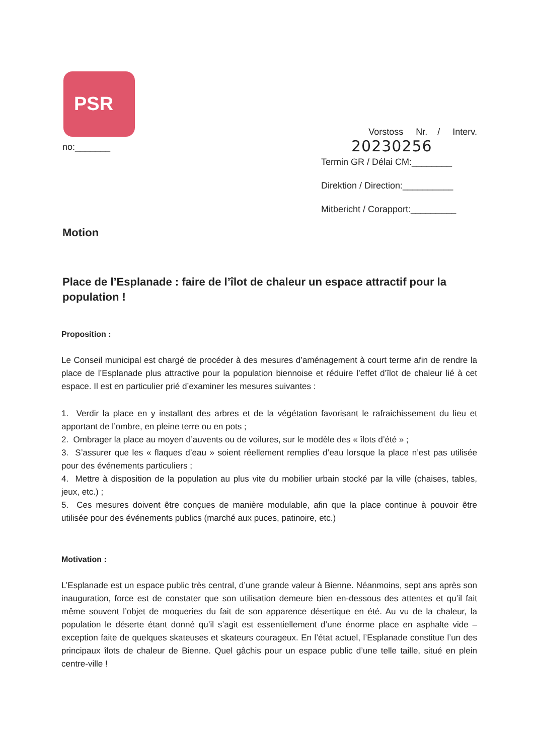PSR
no:_______
Vorstoss Nr. / Interv.
20230256
Termin GR / Délai CM:________
Direktion / Direction:__________
Mitbericht / Corapport:_________
Motion
Place de l’Esplanade : faire de l’îlot de chaleur un espace attractif pour la population !
Proposition :
Le Conseil municipal est chargé de procéder à des mesures d’aménagement à court terme afin de rendre la place de l’Esplanade plus attractive pour la population biennoise et réduire l’effet d’îlot de chaleur lié à cet espace. Il est en particulier prié d’examiner les mesures suivantes :
1. Verdir la place en y installant des arbres et de la végétation favorisant le rafraichissement du lieu et apportant de l’ombre, en pleine terre ou en pots ;
2. Ombrager la place au moyen d’auvents ou de voilures, sur le modèle des « îlots d’été » ;
3. S’assurer que les « flaques d’eau » soient réellement remplies d’eau lorsque la place n’est pas utilisée pour des événements particuliers ;
4. Mettre à disposition de la population au plus vite du mobilier urbain stocké par la ville (chaises, tables, jeux, etc.) ;
5. Ces mesures doivent être conçues de manière modulable, afin que la place continue à pouvoir être utilisée pour des événements publics (marché aux puces, patinoire, etc.)
Motivation :
L’Esplanade est un espace public très central, d’une grande valeur à Bienne. Néanmoins, sept ans après son inauguration, force est de constater que son utilisation demeure bien en-dessous des attentes et qu’il fait même souvent l’objet de moqueries du fait de son apparence désertique en été. Au vu de la chaleur, la population le déserte étant donné qu’il s’agit est essentiellement d’une énorme place en asphalte vide – exception faite de quelques skateuses et skateurs courageux. En l’état actuel, l’Esplanade constitue l’un des principaux îlots de chaleur de Bienne. Quel gâchis pour un espace public d’une telle taille, situé en plein centre-ville !